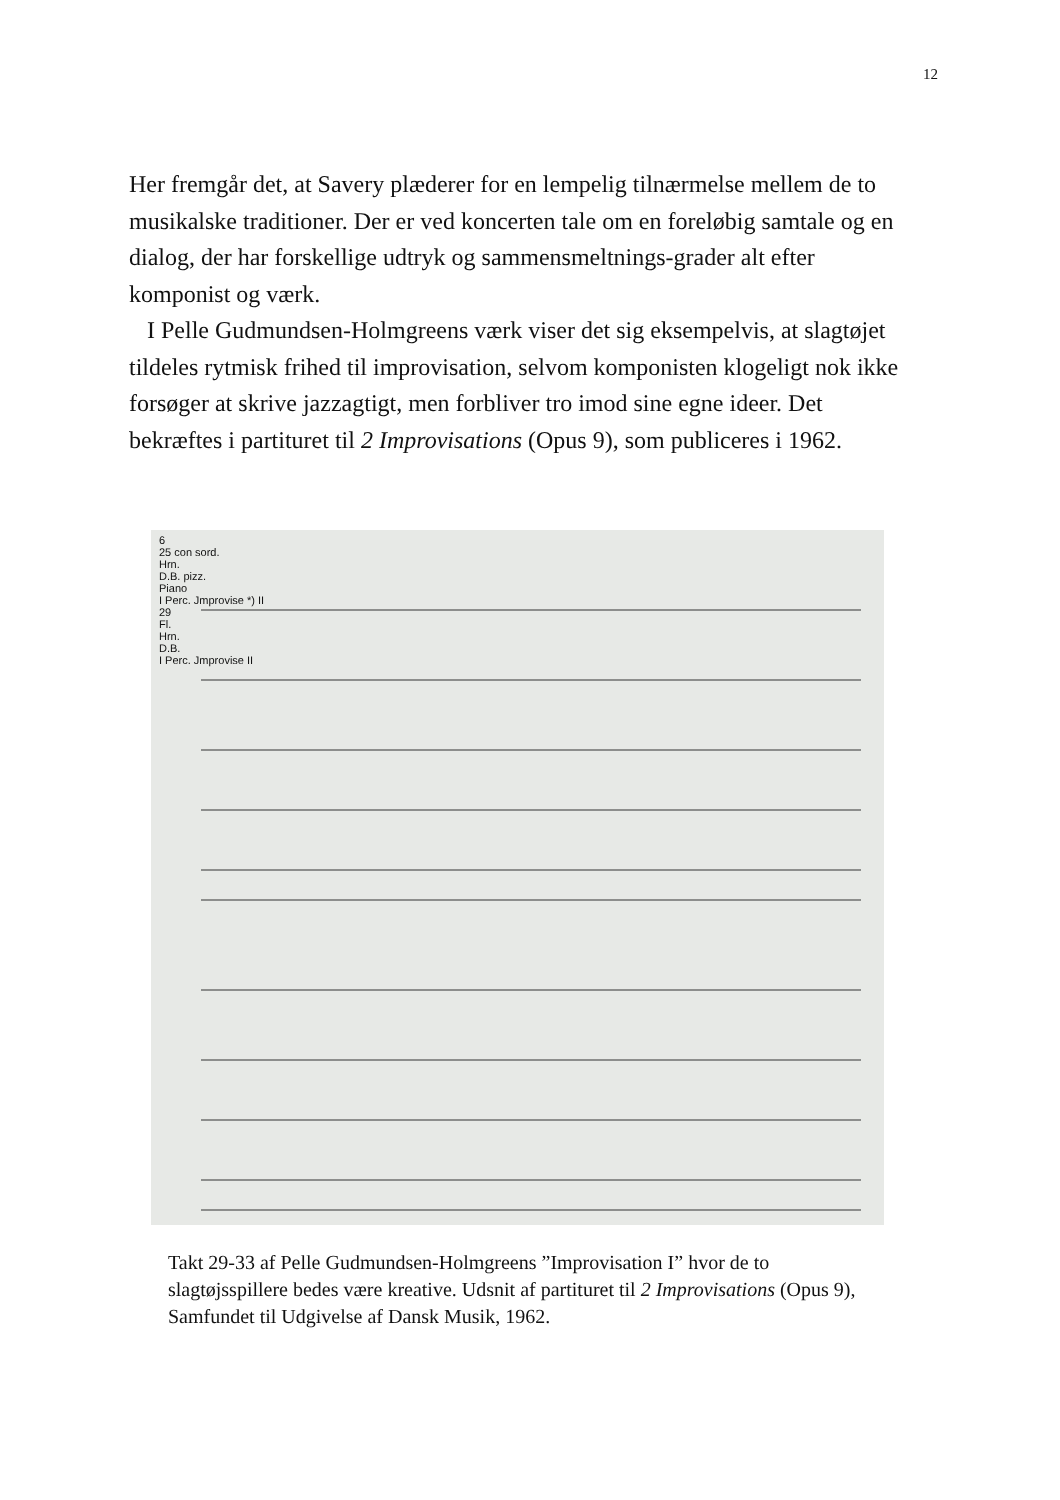12
Her fremgår det, at Savery plæderer for en lempelig tilnærmelse mellem de to musikalske traditioner. Der er ved koncerten tale om en foreløbig samtale og en dialog, der har forskellige udtryk og sammensmeltnings-grader alt efter komponist og værk.
I Pelle Gudmundsen-Holmgreens værk viser det sig eksempelvis, at slagtøjet tildeles rytmisk frihed til improvisation, selvom komponisten klogeligt nok ikke forsøger at skrive jazzagtigt, men forbliver tro imod sine egne ideer. Det bekræftes i partituret til 2 Improvisations (Opus 9), som publiceres i 1962.
6
25 con sord.
Hrn.
D.B. pizz.
Piano
I Perc. Jmprovise *) II
29
Fl.
Hrn.
D.B.
I Perc. Jmprovise II
Takt 29-33 af Pelle Gudmundsen-Holmgreens ”Improvisation I” hvor de to slagtøjsspillere bedes være kreative. Udsnit af partituret til 2 Improvisations (Opus 9), Samfundet til Udgivelse af Dansk Musik, 1962.